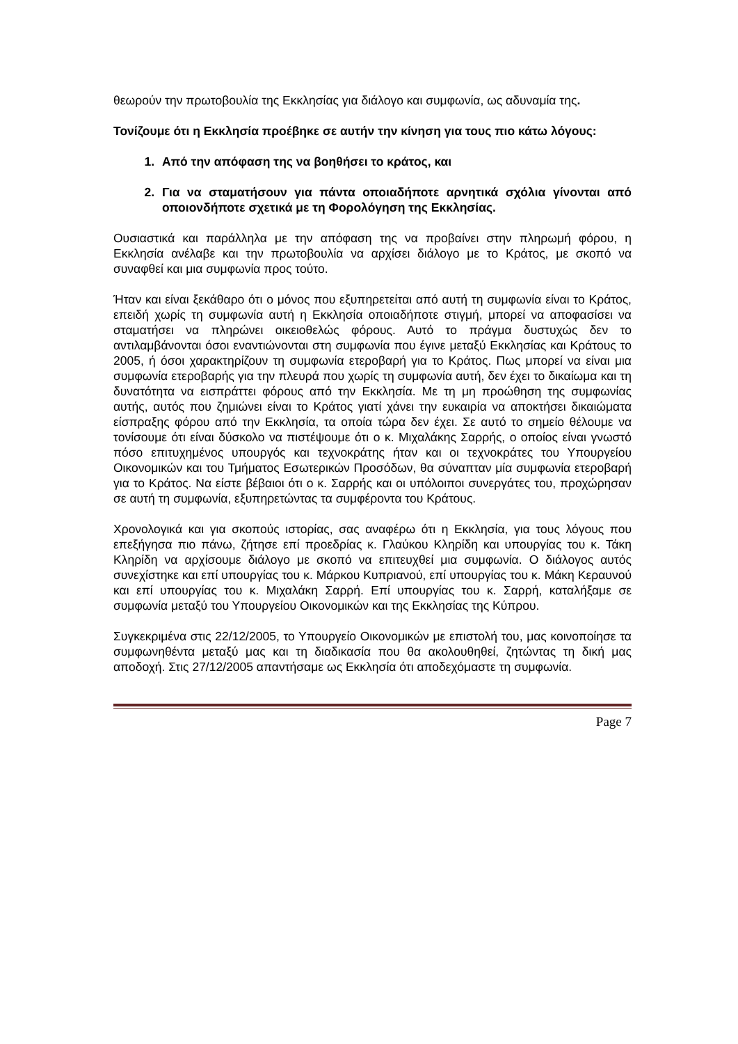θεωρούν την πρωτοβουλία της Εκκλησίας για διάλογο και συμφωνία, ως αδυναμία της.
Τονίζουμε ότι η Εκκλησία προέβηκε σε αυτήν την κίνηση για τους πιο κάτω λόγους:
1. Από την απόφαση της να βοηθήσει το κράτος, και
2. Για να σταματήσουν για πάντα οποιαδήποτε αρνητικά σχόλια γίνονται από οποιονδήποτε σχετικά με τη Φορολόγηση της Εκκλησίας.
Ουσιαστικά και παράλληλα με την απόφαση της να προβαίνει στην πληρωμή φόρου, η Εκκλησία ανέλαβε και την πρωτοβουλία να αρχίσει διάλογο με το Κράτος, με σκοπό να συναφθεί και μια συμφωνία προς τούτο.
Ήταν και είναι ξεκάθαρο ότι ο μόνος που εξυπηρετείται από αυτή τη συμφωνία είναι το Κράτος, επειδή χωρίς τη συμφωνία αυτή η Εκκλησία οποιαδήποτε στιγμή, μπορεί να αποφασίσει να σταματήσει να πληρώνει οικειοθελώς φόρους. Αυτό το πράγμα δυστυχώς δεν το αντιλαμβάνονται όσοι εναντιώνονται στη συμφωνία που έγινε μεταξύ Εκκλησίας και Κράτους το 2005, ή όσοι χαρακτηρίζουν τη συμφωνία ετεροβαρή για το Κράτος. Πως μπορεί να είναι μια συμφωνία ετεροβαρής για την πλευρά που χωρίς τη συμφωνία αυτή, δεν έχει το δικαίωμα και τη δυνατότητα να εισπράττει φόρους από την Εκκλησία. Με τη μη προώθηση της συμφωνίας αυτής, αυτός που ζημιώνει είναι το Κράτος γιατί χάνει την ευκαιρία να αποκτήσει δικαιώματα είσπραξης φόρου από την Εκκλησία, τα οποία τώρα δεν έχει. Σε αυτό το σημείο θέλουμε να τονίσουμε ότι είναι δύσκολο να πιστέψουμε ότι ο κ. Μιχαλάκης Σαρρής, ο οποίος είναι γνωστό πόσο επιτυχημένος υπουργός και τεχνοκράτης ήταν και οι τεχνοκράτες του Υπουργείου Οικονομικών και του Τμήματος Εσωτερικών Προσόδων, θα σύναπταν μία συμφωνία ετεροβαρή για το Κράτος. Να είστε βέβαιοι ότι ο κ. Σαρρής και οι υπόλοιποι συνεργάτες του, προχώρησαν σε αυτή τη συμφωνία, εξυπηρετώντας τα συμφέροντα του Κράτους.
Χρονολογικά και για σκοπούς ιστορίας, σας αναφέρω ότι η Εκκλησία, για τους λόγους που επεξήγησα πιο πάνω, ζήτησε επί προεδρίας κ. Γλαύκου Κληρίδη και υπουργίας του κ. Τάκη Κληρίδη να αρχίσουμε διάλογο με σκοπό να επιτευχθεί μια συμφωνία. Ο διάλογος αυτός συνεχίστηκε και επί υπουργίας του κ. Μάρκου Κυπριανού, επί υπουργίας του κ. Μάκη Κεραυνού και επί υπουργίας του κ. Μιχαλάκη Σαρρή. Επί υπουργίας του κ. Σαρρή, καταλήξαμε σε συμφωνία μεταξύ του Υπουργείου Οικονομικών και της Εκκλησίας της Κύπρου.
Συγκεκριμένα στις 22/12/2005, το Υπουργείο Οικονομικών με επιστολή του, μας κοινοποίησε τα συμφωνηθέντα μεταξύ μας και τη διαδικασία που θα ακολουθηθεί, ζητώντας τη δική μας αποδοχή. Στις 27/12/2005 απαντήσαμε ως Εκκλησία ότι αποδεχόμαστε τη συμφωνία.
Page 7